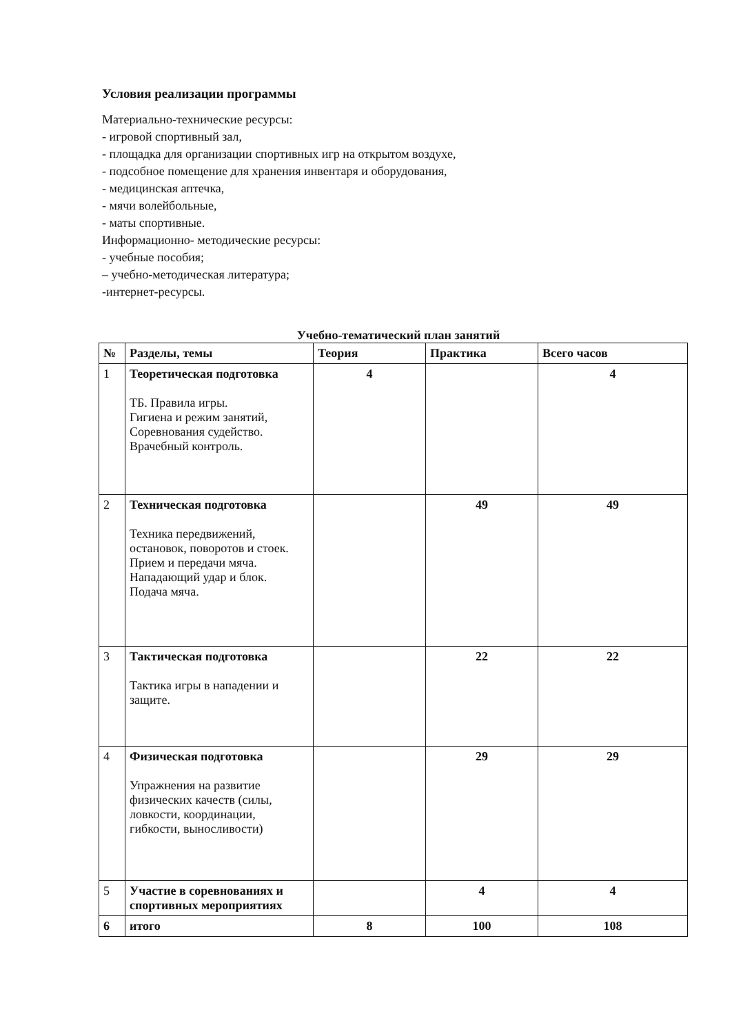Условия реализации программы
Материально-технические ресурсы:
- игровой спортивный зал,
- площадка для организации спортивных игр на открытом воздухе,
- подсобное помещение для хранения инвентаря и оборудования,
- медицинская аптечка,
- мячи волейбольные,
- маты спортивные.
Информационно- методические ресурсы:
- учебные пособия;
– учебно-методическая литература;
-интернет-ресурсы.
Учебно-тематический план занятий
| № | Разделы, темы | Теория | Практика | Всего часов |
| --- | --- | --- | --- | --- |
| 1 | Теоретическая подготовка ТБ. Правила игры. Гигиена и режим занятий, Соревнования судейство. Врачебный контроль. | 4 | | 4 |
| 2 | Техническая подготовка Техника передвижений, остановок, поворотов и стоек. Прием и передачи мяча. Нападающий удар и блок. Подача мяча. | | 49 | 49 |
| 3 | Тактическая подготовка Тактика игры в нападении и защите. | | 22 | 22 |
| 4 | Физическая подготовка Упражнения на развитие физических качеств (силы, ловкости, координации, гибкости, выносливости) | | 29 | 29 |
| 5 | Участие в соревнованиях и спортивных мероприятиях | | 4 | 4 |
| 6 | итого | 8 | 100 | 108 |